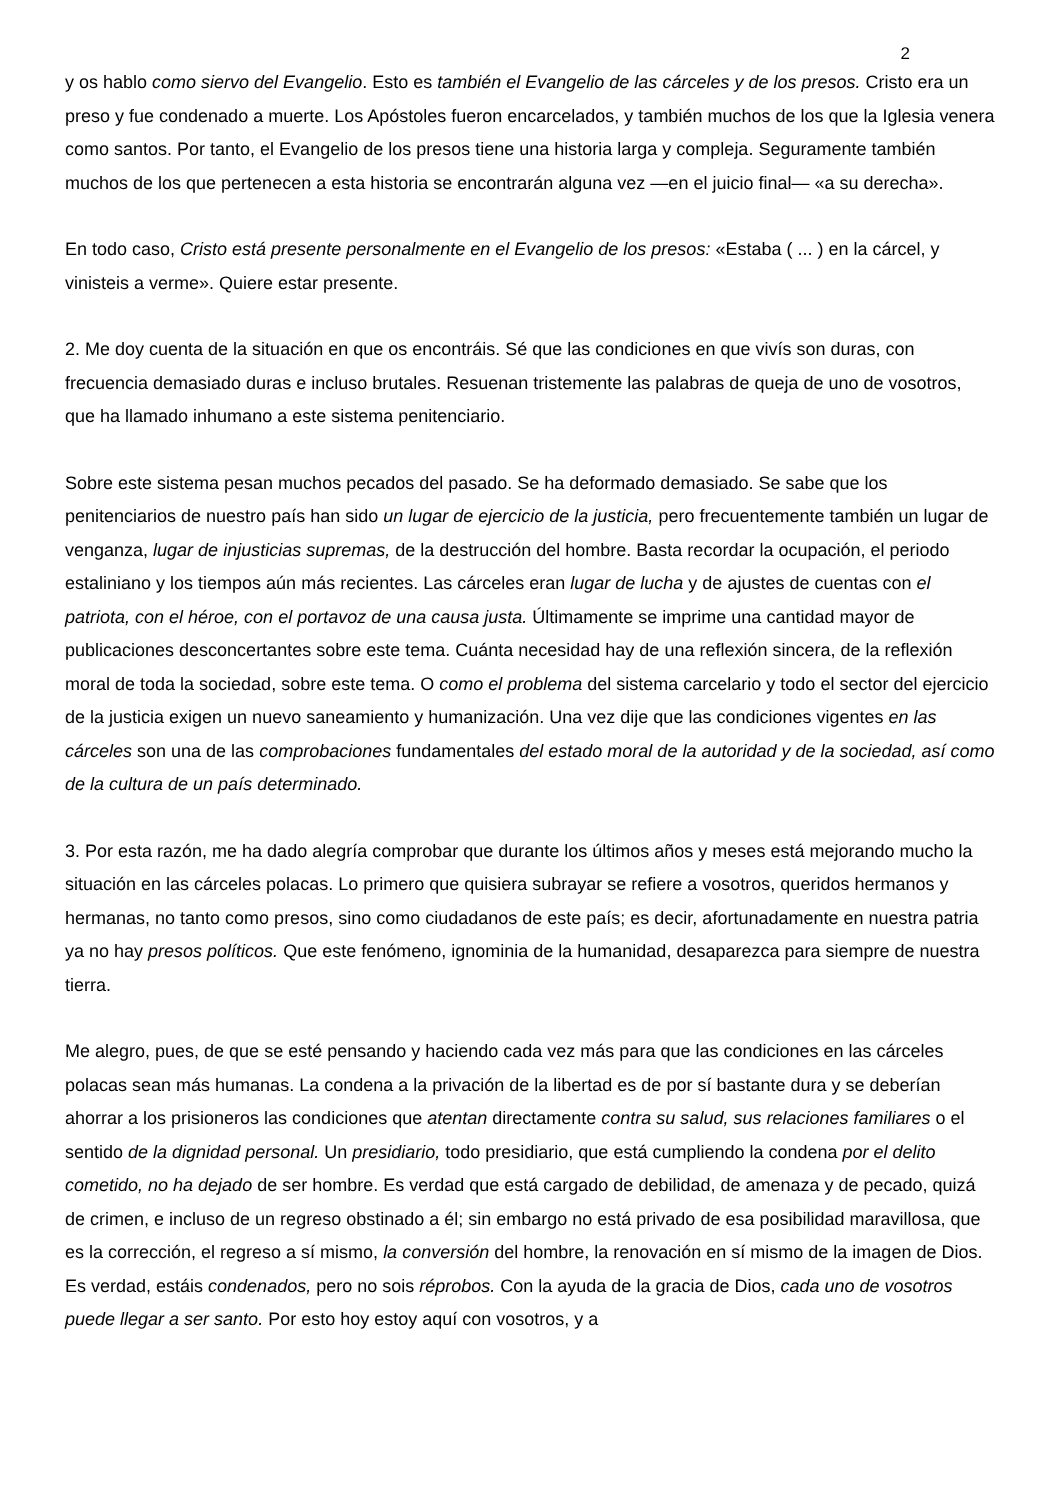2
y os hablo como siervo del Evangelio. Esto es también el Evangelio de las cárceles y de los presos. Cristo era un preso y fue condenado a muerte. Los Apóstoles fueron encarcelados, y también muchos de los que la Iglesia venera como santos. Por tanto, el Evangelio de los presos tiene una historia larga y compleja. Seguramente también muchos de los que pertenecen a esta historia se encontrarán alguna vez —en el juicio final— «a su derecha».
En todo caso, Cristo está presente personalmente en el Evangelio de los presos: «Estaba ( ... ) en la cárcel, y vinisteis a verme». Quiere estar presente.
2. Me doy cuenta de la situación en que os encontráis. Sé que las condiciones en que vivís son duras, con frecuencia demasiado duras e incluso brutales. Resuenan tristemente las palabras de queja de uno de vosotros, que ha llamado inhumano a este sistema penitenciario.
Sobre este sistema pesan muchos pecados del pasado. Se ha deformado demasiado. Se sabe que los penitenciarios de nuestro país han sido un lugar de ejercicio de la justicia, pero frecuentemente también un lugar de venganza, lugar de injusticias supremas, de la destrucción del hombre. Basta recordar la ocupación, el periodo estaliniano y los tiempos aún más recientes. Las cárceles eran lugar de lucha y de ajustes de cuentas con el patriota, con el héroe, con el portavoz de una causa justa. Últimamente se imprime una cantidad mayor de publicaciones desconcertantes sobre este tema. Cuánta necesidad hay de una reflexión sincera, de la reflexión moral de toda la sociedad, sobre este tema. O como el problema del sistema carcelario y todo el sector del ejercicio de la justicia exigen un nuevo saneamiento y humanización. Una vez dije que las condiciones vigentes en las cárceles son una de las comprobaciones fundamentales del estado moral de la autoridad y de la sociedad, así como de la cultura de un país determinado.
3. Por esta razón, me ha dado alegría comprobar que durante los últimos años y meses está mejorando mucho la situación en las cárceles polacas. Lo primero que quisiera subrayar se refiere a vosotros, queridos hermanos y hermanas, no tanto como presos, sino como ciudadanos de este país; es decir, afortunadamente en nuestra patria ya no hay presos políticos. Que este fenómeno, ignominia de la humanidad, desaparezca para siempre de nuestra tierra.
Me alegro, pues, de que se esté pensando y haciendo cada vez más para que las condiciones en las cárceles polacas sean más humanas. La condena a la privación de la libertad es de por sí bastante dura y se deberían ahorrar a los prisioneros las condiciones que atentan directamente contra su salud, sus relaciones familiares o el sentido de la dignidad personal. Un presidiario, todo presidiario, que está cumpliendo la condena por el delito cometido, no ha dejado de ser hombre. Es verdad que está cargado de debilidad, de amenaza y de pecado, quizá de crimen, e incluso de un regreso obstinado a él; sin embargo no está privado de esa posibilidad maravillosa, que es la corrección, el regreso a sí mismo, la conversión del hombre, la renovación en sí mismo de la imagen de Dios. Es verdad, estáis condenados, pero no sois réprobos. Con la ayuda de la gracia de Dios, cada uno de vosotros puede llegar a ser santo. Por esto hoy estoy aquí con vosotros, y a